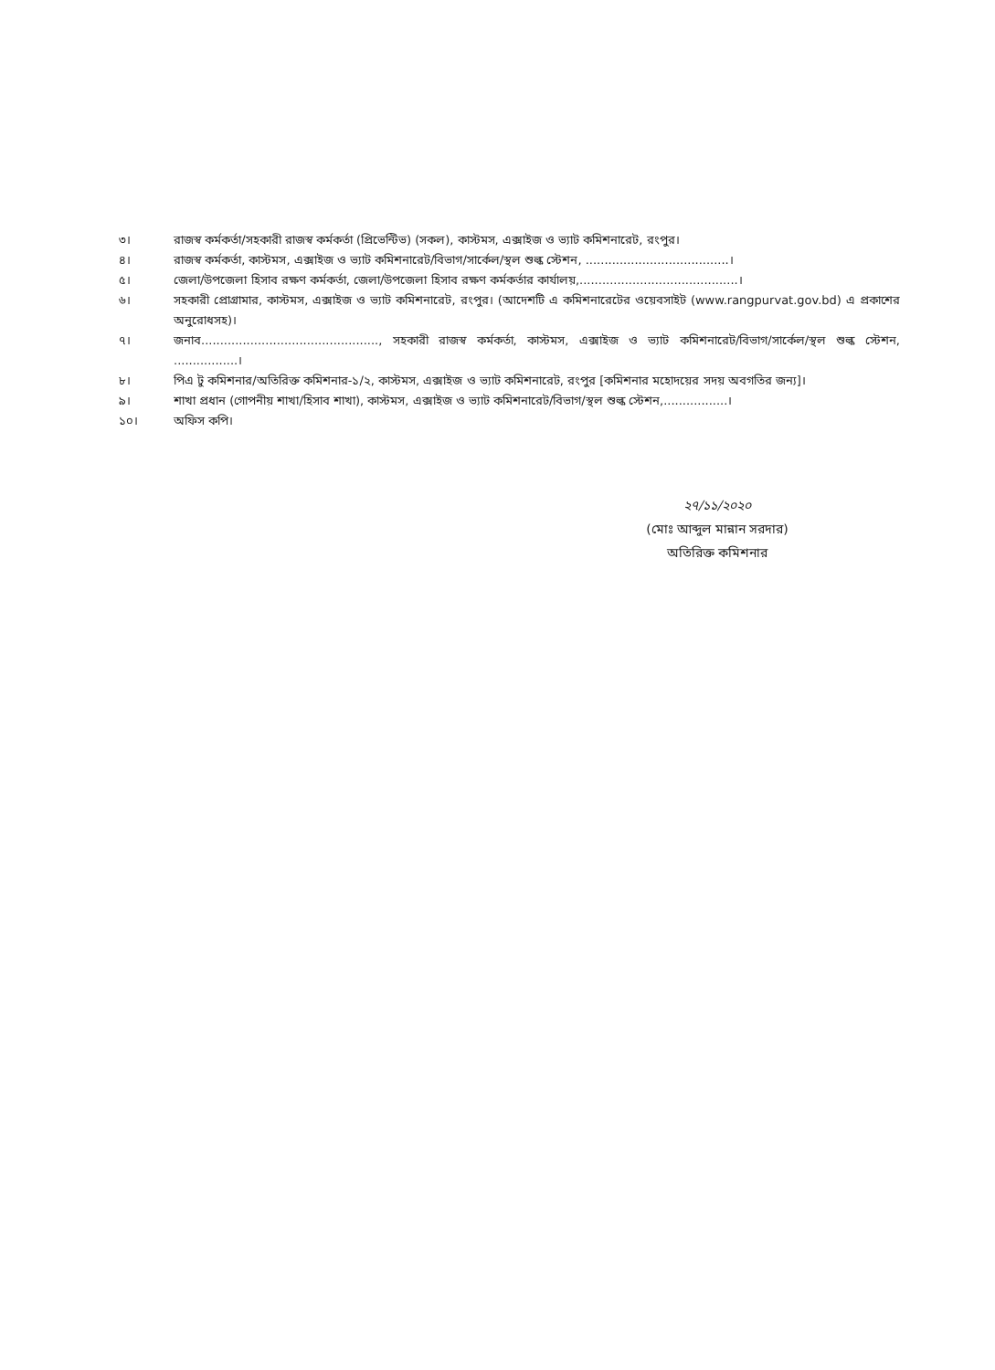৩। রাজস্ব কর্মকর্তা/সহকারী রাজস্ব কর্মকর্তা (প্রিভেন্টিভ) (সকল), কাস্টমস, এক্সাইজ ও ভ্যাট কমিশনারেট, রংপুর।
৪। রাজস্ব কর্মকর্তা, কাস্টমস, এক্সাইজ ও ভ্যাট কমিশনারেট/বিভাগ/সার্কেল/স্থল শুল্ক স্টেশন, ......................................।
৫। জেলা/উপজেলা হিসাব রক্ষণ কর্মকর্তা, জেলা/উপজেলা হিসাব রক্ষণ কর্মকর্তার কার্যালয়,..........................................।
৬। সহকারী প্রোগ্রামার, কাস্টমস, এক্সাইজ ও ভ্যাট কমিশনারেট, রংপুর। (আদেশটি এ কমিশনারেটের ওয়েবসাইট (www.rangpurvat.gov.bd) এ প্রকাশের অনুরোধসহ)।
৭। জনাব..............................................., সহকারী রাজস্ব কর্মকর্তা, কাস্টমস, এক্সাইজ ও ভ্যাট কমিশনারেট/বিভাগ/সার্কেল/স্থল শুল্ক স্টেশন, .................।
৮। পিএ টু কমিশনার/অতিরিক্ত কমিশনার-১/২, কাস্টমস, এক্সাইজ ও ভ্যাট কমিশনারেট, রংপুর [কমিশনার মহোদয়ের সদয় অবগতির জন্য]।
৯। শাখা প্রধান (গোপনীয় শাখা/হিসাব শাখা), কাস্টমস, এক্সাইজ ও ভ্যাট কমিশনারেট/বিভাগ/স্থল শুল্ক স্টেশন,.................।
১০। অফিস কপি।
২৭/১১/২০২০
(মোঃ আব্দুল মান্নান সরদার)
অতিরিক্ত কমিশনার